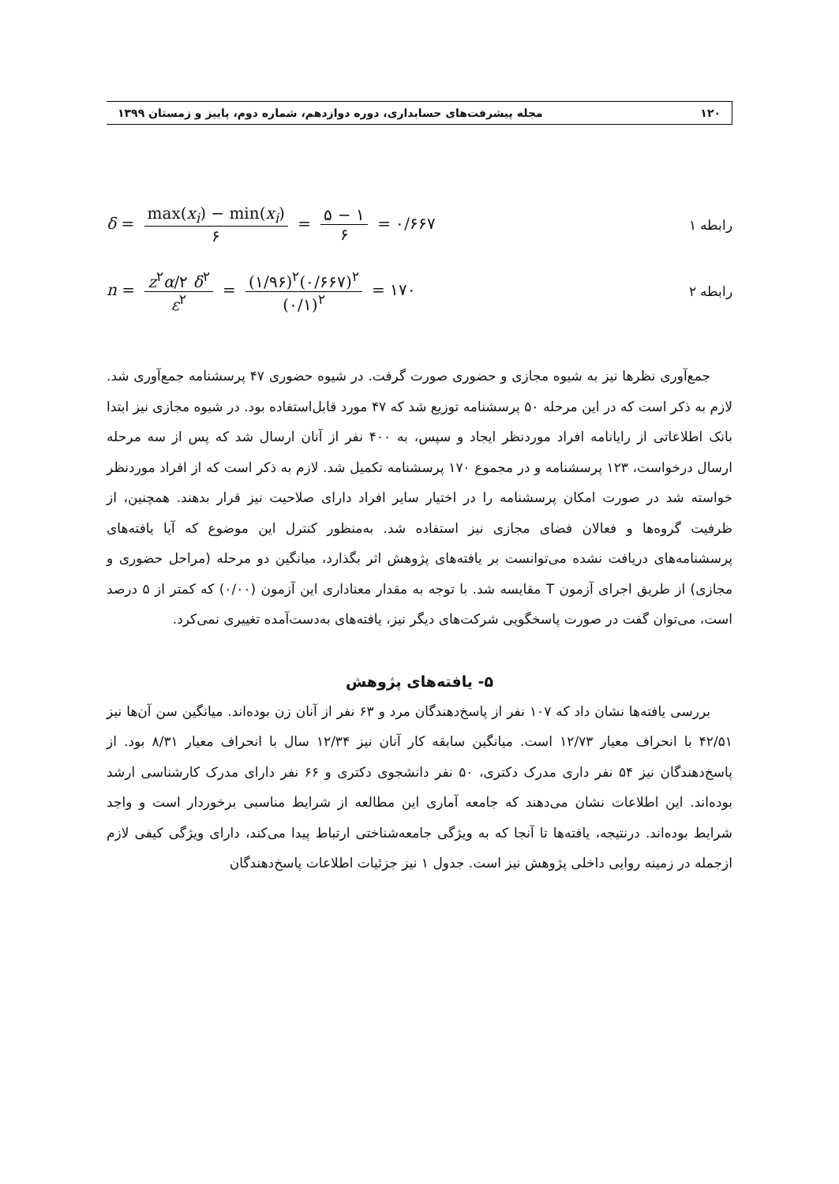۱۲۰ مجله پیشرفت‌های حسابداری، دوره دوازدهم، شماره دوم، پاییز و زمستان ۱۳۹۹
δ = max(x<sub>i</sub>) − min(x<sub>i</sub>) ۶ = ۵ − ۱ ۶ = ۰/۶۶۷
رابطه ۱
n = z<sup>۲</sup>α/۲ δ<sup>۲</sup> ε<sup>۲</sup> = (۱/۹۶)<sup>۲</sup>(۰/۶۶۷)<sup>۲</sup> (۰/۱)<sup>۲</sup> = ۱۷۰
رابطه ۲
جمع‌آوری نظرها نیز به شیوه مجازی و حضوری صورت گرفت. در شیوه حضوری ۴۷ پرسشنامه جمع‌آوری شد. لازم به ذکر است که در این مرحله ۵۰ پرسشنامه توزیع شد که ۴۷ مورد قابل‌استفاده بود. در شیوه مجازی نیز ابتدا بانک اطلاعاتی از رایانامه افراد موردنظر ایجاد و سپس، به ۴۰۰ نفر از آنان ارسال شد که پس از سه مرحله ارسال درخواست، ۱۲۳ پرسشنامه و در مجموع ۱۷۰ پرسشنامه تکمیل شد. لازم به ذکر است که از افراد موردنظر خواسته شد در صورت امکان پرسشنامه را در اختیار سایر افراد دارای صلاحیت نیز قرار بدهند. همچنین، از ظرفیت گروه‌ها و فعالان فضای مجازی نیز استفاده شد. به‌منظور کنترل این موضوع که آیا یافته‌های پرسشنامه‌های دریافت نشده می‌توانست بر یافته‌های پژوهش اثر بگذارد، میانگین دو مرحله (مراحل حضوری و مجازی) از طریق اجرای آزمون T مقایسه شد. با توجه به مقدار معناداری این آزمون (۰/۰۰) که کمتر از ۵ درصد است، می‌توان گفت در صورت پاسخگویی شرکت‌های دیگر نیز، یافته‌های به‌دست‌آمده تغییری نمی‌کرد.
۵- یافته‌های پژوهش
بررسی یافته‌ها نشان داد که ۱۰۷ نفر از پاسخ‌دهندگان مرد و ۶۳ نفر از آنان زن بوده‌اند. میانگین سن آن‌ها نیز ۴۲/۵۱ با انحراف معیار ۱۲/۷۳ است. میانگین سابقه کار آنان نیز ۱۲/۳۴ سال با انحراف معیار ۸/۳۱ بود. از پاسخ‌دهندگان نیز ۵۴ نفر داری مدرک دکتری، ۵۰ نفر دانشجوی دکتری و ۶۶ نفر دارای مدرک کارشناسی ارشد بوده‌اند. این اطلاعات نشان می‌دهند که جامعه آماری این مطالعه از شرایط مناسبی برخوردار است و واجد شرایط بوده‌اند. درنتیجه، یافته‌ها تا آنجا که به ویژگی جامعه‌شناختی ارتباط پیدا می‌کند، دارای ویژگی کیفی لازم ازجمله در زمینه روایی داخلی پژوهش نیز است. جدول ۱ نیز جزئیات اطلاعات پاسخ‌دهندگان